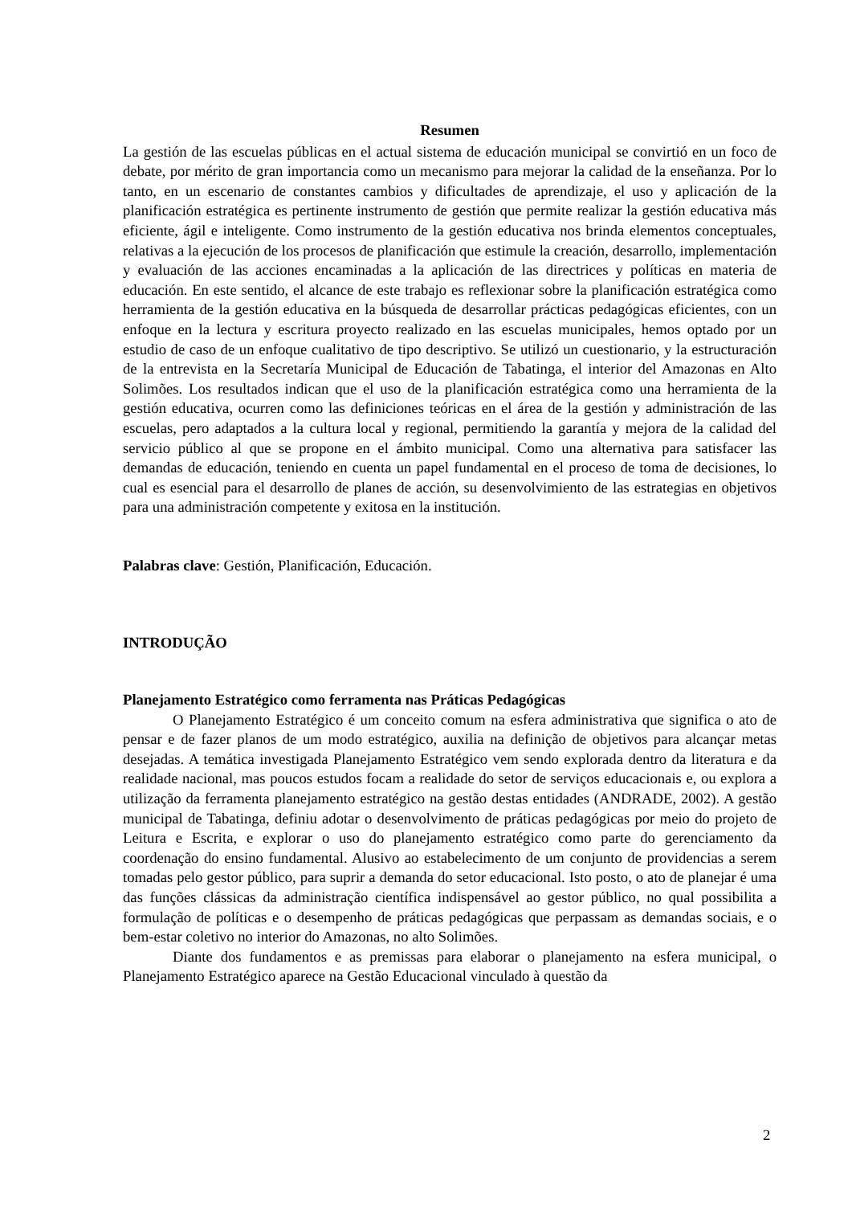Resumen
La gestión de las escuelas públicas en el actual sistema de educación municipal se convirtió en un foco de debate, por mérito de gran importancia como un mecanismo para mejorar la calidad de la enseñanza. Por lo tanto, en un escenario de constantes cambios y dificultades de aprendizaje, el uso y aplicación de la planificación estratégica es pertinente instrumento de gestión que permite realizar la gestión educativa más eficiente, ágil e inteligente. Como instrumento de la gestión educativa nos brinda elementos conceptuales, relativas a la ejecución de los procesos de planificación que estimule la creación, desarrollo, implementación y evaluación de las acciones encaminadas a la aplicación de las directrices y políticas en materia de educación. En este sentido, el alcance de este trabajo es reflexionar sobre la planificación estratégica como herramienta de la gestión educativa en la búsqueda de desarrollar prácticas pedagógicas eficientes, con un enfoque en la lectura y escritura proyecto realizado en las escuelas municipales, hemos optado por un estudio de caso de un enfoque cualitativo de tipo descriptivo. Se utilizó un cuestionario, y la estructuración de la entrevista en la Secretaría Municipal de Educación de Tabatinga, el interior del Amazonas en Alto Solimões. Los resultados indican que el uso de la planificación estratégica como una herramienta de la gestión educativa, ocurren como las definiciones teóricas en el área de la gestión y administración de las escuelas, pero adaptados a la cultura local y regional, permitiendo la garantía y mejora de la calidad del servicio público al que se propone en el ámbito municipal. Como una alternativa para satisfacer las demandas de educación, teniendo en cuenta un papel fundamental en el proceso de toma de decisiones, lo cual es esencial para el desarrollo de planes de acción, su desenvolvimiento de las estrategias en objetivos para una administración competente y exitosa en la institución.
Palabras clave: Gestión, Planificación, Educación.
INTRODUÇÃO
Planejamento Estratégico como ferramenta nas Práticas Pedagógicas
O Planejamento Estratégico é um conceito comum na esfera administrativa que significa o ato de pensar e de fazer planos de um modo estratégico, auxilia na definição de objetivos para alcançar metas desejadas. A temática investigada Planejamento Estratégico vem sendo explorada dentro da literatura e da realidade nacional, mas poucos estudos focam a realidade do setor de serviços educacionais e, ou explora a utilização da ferramenta planejamento estratégico na gestão destas entidades (ANDRADE, 2002). A gestão municipal de Tabatinga, definiu adotar o desenvolvimento de práticas pedagógicas por meio do projeto de Leitura e Escrita, e explorar o uso do planejamento estratégico como parte do gerenciamento da coordenação do ensino fundamental. Alusivo ao estabelecimento de um conjunto de providencias a serem tomadas pelo gestor público, para suprir a demanda do setor educacional. Isto posto, o ato de planejar é uma das funções clássicas da administração científica indispensável ao gestor público, no qual possibilita a formulação de políticas e o desempenho de práticas pedagógicas que perpassam as demandas sociais, e o bem-estar coletivo no interior do Amazonas, no alto Solimões.
Diante dos fundamentos e as premissas para elaborar o planejamento na esfera municipal, o Planejamento Estratégico aparece na Gestão Educacional vinculado à questão da
2